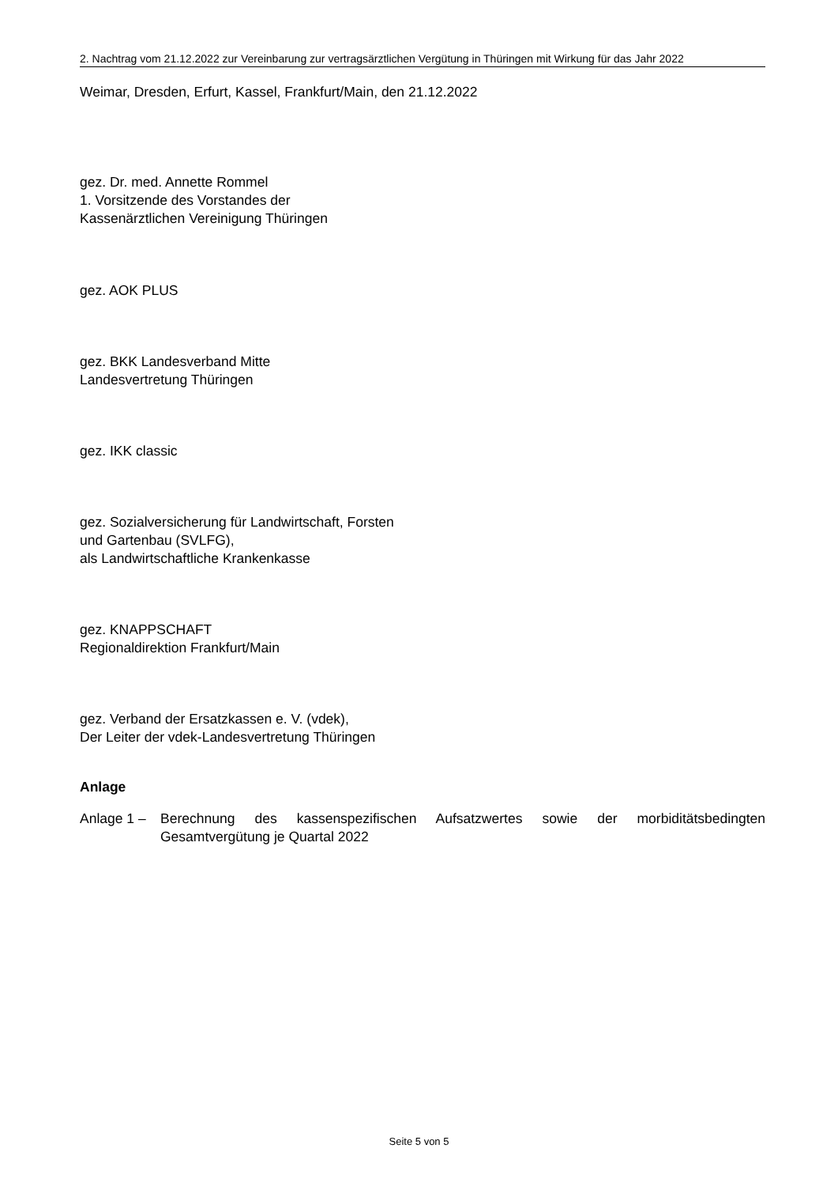2. Nachtrag vom 21.12.2022 zur Vereinbarung zur vertragsärztlichen Vergütung in Thüringen mit Wirkung für das Jahr 2022
Weimar, Dresden, Erfurt, Kassel, Frankfurt/Main, den 21.12.2022
gez. Dr. med. Annette Rommel
1. Vorsitzende des Vorstandes der
Kassenärztlichen Vereinigung Thüringen
gez. AOK PLUS
gez. BKK Landesverband Mitte
Landesvertretung Thüringen
gez. IKK classic
gez. Sozialversicherung für Landwirtschaft, Forsten
und Gartenbau (SVLFG),
als Landwirtschaftliche Krankenkasse
gez. KNAPPSCHAFT
Regionaldirektion Frankfurt/Main
gez. Verband der Ersatzkassen e. V. (vdek),
Der Leiter der vdek-Landesvertretung Thüringen
Anlage
Anlage 1 – Berechnung des kassenspezifischen Aufsatzwertes sowie der morbiditätsbedingten Gesamtvergütung je Quartal 2022
Seite 5 von 5